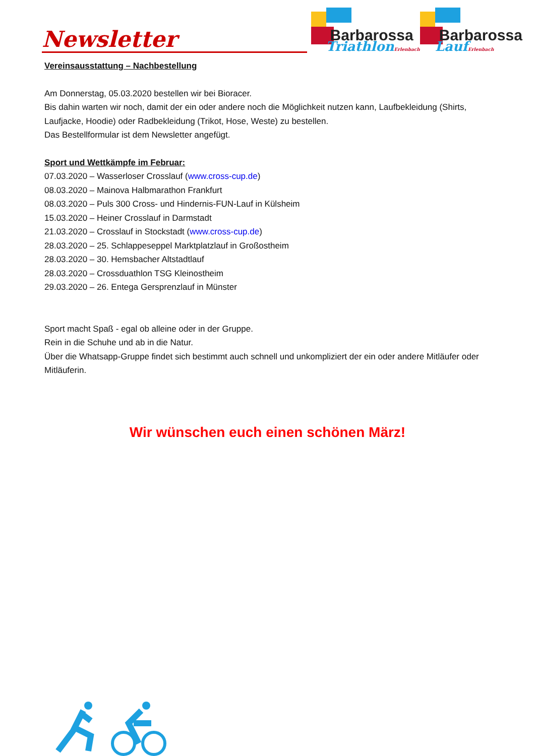Newsletter
Barbarossa
TriathlonErlenbach
Barbarossa
LaufErlenbach
Vereinsausstattung – Nachbestellung
Am Donnerstag, 05.03.2020 bestellen wir bei Bioracer.
Bis dahin warten wir noch, damit der ein oder andere noch die Möglichkeit nutzen kann, Laufbekleidung (Shirts, Laufjacke, Hoodie) oder Radbekleidung (Trikot, Hose, Weste) zu bestellen.
Das Bestellformular ist dem Newsletter angefügt.
Sport und Wettkämpfe im Februar:
07.03.2020 – Wasserloser Crosslauf (www.cross-cup.de)
08.03.2020 – Mainova Halbmarathon Frankfurt
08.03.2020 – Puls 300 Cross- und Hindernis-FUN-Lauf in Külsheim
15.03.2020 – Heiner Crosslauf in Darmstadt
21.03.2020 – Crosslauf in Stockstadt (www.cross-cup.de)
28.03.2020 – 25. Schlappeseppel Marktplatzlauf in Großostheim
28.03.2020 – 30. Hemsbacher Altstadtlauf
28.03.2020 – Crossduathlon TSG Kleinostheim
29.03.2020 – 26. Entega Gersprenzlauf in Münster
Sport macht Spaß - egal ob alleine oder in der Gruppe.
Rein in die Schuhe und ab in die Natur.
Über die Whatsapp-Gruppe findet sich bestimmt auch schnell und unkompliziert der ein oder andere Mitläufer oder Mitläuferin.
Wir wünschen euch einen schönen März!